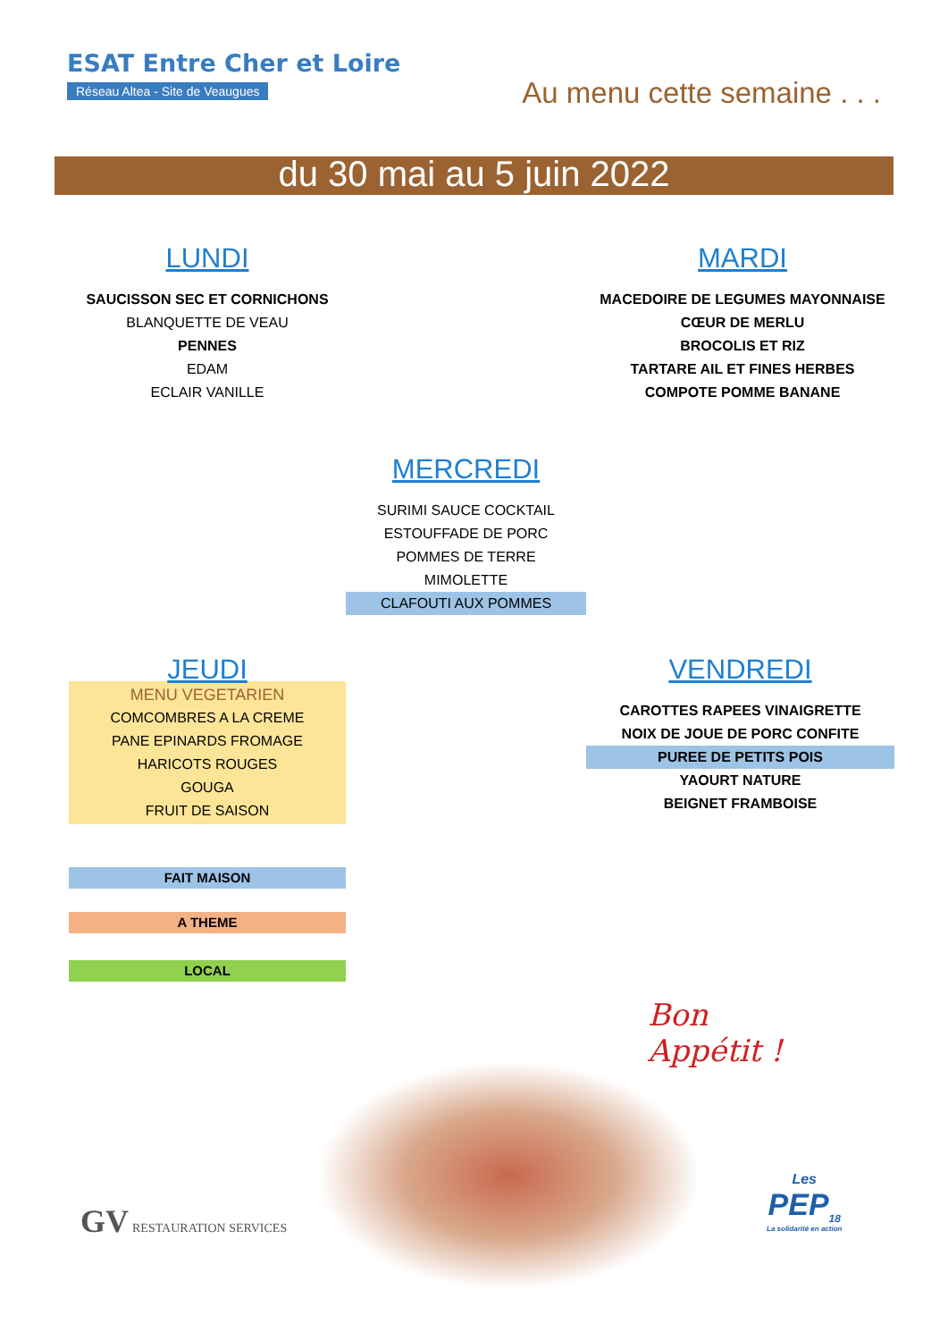ESAT Entre Cher et Loire
Réseau Altea - Site de Veaugues
Au menu cette semaine . . .
du 30 mai au 5 juin 2022
LUNDI
SAUCISSON SEC ET CORNICHONS
BLANQUETTE DE VEAU
PENNES
EDAM
ECLAIR VANILLE
MARDI
MACEDOIRE DE LEGUMES MAYONNAISE
CŒUR DE MERLU
BROCOLIS ET RIZ
TARTARE AIL ET FINES HERBES
COMPOTE POMME BANANE
MERCREDI
SURIMI SAUCE COCKTAIL
ESTOUFFADE DE PORC
POMMES DE TERRE
MIMOLETTE
CLAFOUTI AUX POMMES
JEUDI
MENU VEGETARIEN
COMCOMBRES A LA CREME
PANE EPINARDS FROMAGE
HARICOTS ROUGES
GOUGA
FRUIT DE SAISON
VENDREDI
CAROTTES RAPEES VINAIGRETTE
NOIX DE JOUE DE PORC CONFITE
PUREE DE PETITS POIS
YAOURT NATURE
BEIGNET FRAMBOISE
FAIT MAISON
A THEME
LOCAL
Bon
Appétit !
GV RESTAURATION SERVICES
Les
PEP<sub>18</sub>
La solidarité en action